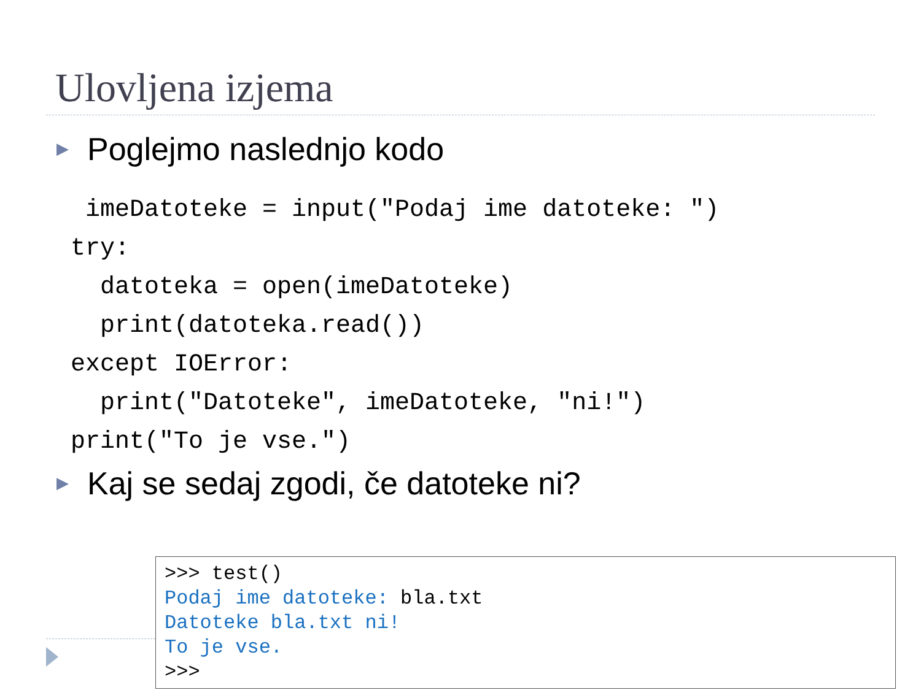Ulovljena izjema
▶ Poglejmo naslednjo kodo
 imeDatoteke = input("Podaj ime datoteke: ")
try:
  datoteka = open(imeDatoteke)
  print(datoteka.read())
except IOError:
  print("Datoteke", imeDatoteke, "ni!")
print("To je vse.")
▶ Kaj se sedaj zgodi, če datoteke ni?
>>> test()
Podaj ime datoteke: bla.txt
Datoteke bla.txt ni!
To je vse.
>>>